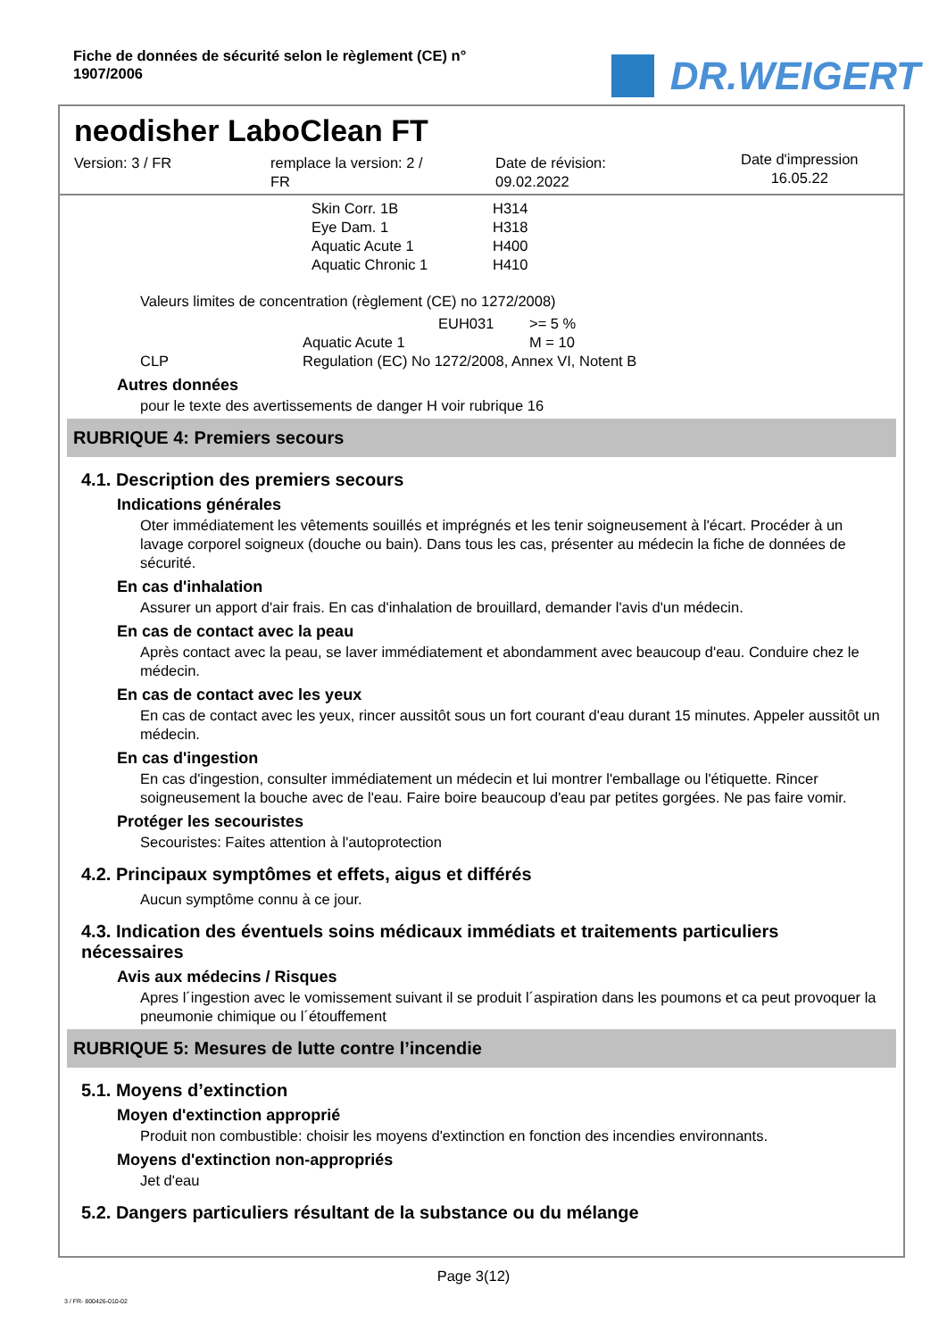Fiche de données de sécurité selon le règlement (CE) n°
1907/2006
DR.WEIGERT
neodisher LaboClean FT
Version: 3 / FR remplace la version: 2 /
FR
Date de révision:
09.02.2022
Date d'impression
16.05.22
| Skin Corr. 1B | H314 |
| Eye Dam. 1 | H318 |
| Aquatic Acute 1 | H400 |
| Aquatic Chronic 1 | H410 |
Valeurs limites de concentration (règlement (CE) no 1272/2008)
| | | EUH031 | >= 5 % |
| | Aquatic Acute 1 | | M = 10 |
| CLP | Regulation (EC) No 1272/2008, Annex VI, Notent B | | |
Autres données
pour le texte des avertissements de danger H voir rubrique 16
RUBRIQUE 4: Premiers secours
4.1. Description des premiers secours
Indications générales
Oter immédiatement les vêtements souillés et imprégnés et les tenir soigneusement à l'écart. Procéder à un lavage corporel soigneux (douche ou bain). Dans tous les cas, présenter au médecin la fiche de données de sécurité.
En cas d'inhalation
Assurer un apport d'air frais. En cas d'inhalation de brouillard, demander l'avis d'un médecin.
En cas de contact avec la peau
Après contact avec la peau, se laver immédiatement et abondamment avec beaucoup d'eau. Conduire chez le médecin.
En cas de contact avec les yeux
En cas de contact avec les yeux, rincer aussitôt sous un fort courant d'eau durant 15 minutes. Appeler aussitôt un médecin.
En cas d'ingestion
En cas d'ingestion, consulter immédiatement un médecin et lui montrer l'emballage ou l'étiquette. Rincer soigneusement la bouche avec de l'eau. Faire boire beaucoup d'eau par petites gorgées. Ne pas faire vomir.
Protéger les secouristes
Secouristes: Faites attention à l'autoprotection
4.2. Principaux symptômes et effets, aigus et différés
Aucun symptôme connu à ce jour.
4.3. Indication des éventuels soins médicaux immédiats et traitements particuliers nécessaires
Avis aux médecins / Risques
Apres l´ingestion avec le vomissement suivant il se produit l´aspiration dans les poumons et ca peut provoquer la pneumonie chimique ou l´étouffement
RUBRIQUE 5: Mesures de lutte contre l’incendie
5.1. Moyens d’extinction
Moyen d'extinction approprié
Produit non combustible: choisir les moyens d'extinction en fonction des incendies environnants.
Moyens d'extinction non-appropriés
Jet d'eau
5.2. Dangers particuliers résultant de la substance ou du mélange
Page 3(12)
3 / FR- 800426-010-02